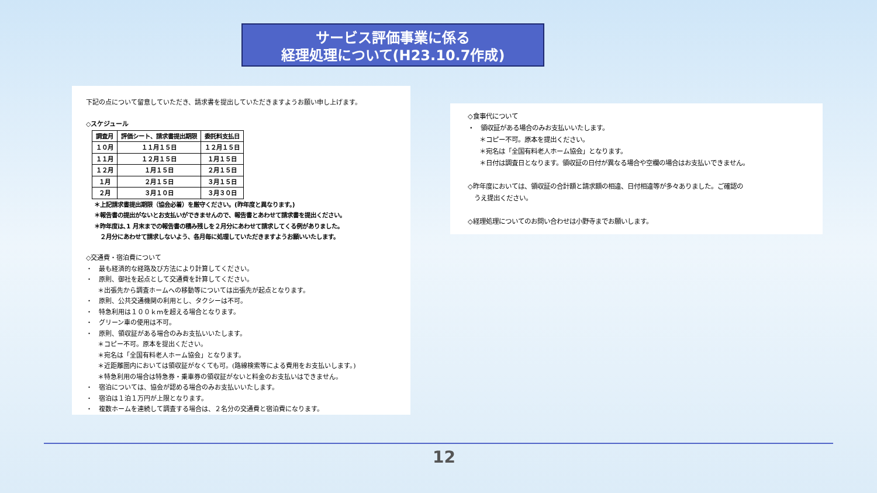サービス評価事業に係る
経理処理について(H23.10.7作成)
下記の点について留意していただき、請求書を提出していただきますようお願い申し上げます。
◇スケジュール
| 調査月 | 評価シート、請求書提出期限 | 委託料支払日 |
| --- | --- | --- |
| １０月 | １１月１５日 | １２月１５日 |
| １１月 | １２月１５日 | １月１５日 |
| １２月 | １月１５日 | ２月１５日 |
| １月 | ２月１５日 | ３月１５日 |
| ２月 | ３月１０日 | ３月３０日 |
＊上記請求書提出期限（協会必着）を厳守ください。(昨年度と異なります。)
＊報告書の提出がないとお支払いができませんので、報告書とあわせて請求書を提出ください。
＊昨年度は､1 月末までの報告書の積み残しを２月分にあわせて請求してくる例がありました。
　２月分にあわせて請求しないよう、各月毎に処理していただきますようお願いいたします。
◇交通費・宿泊費について
・　最も経済的な経路及び方法により計算してください。
・　原則、御社を起点として交通費を計算してください。
＊出張先から調査ホームへの移動等については出張先が起点となります。
・　原則、公共交通機関の利用とし、タクシーは不可。
・　特急利用は１００ｋｍを超える場合となります。
・　グリーン車の使用は不可。
・　原則、領収証がある場合のみお支払いいたします。
＊コピー不可。原本を提出ください。
＊宛名は「全国有料老人ホーム協会」となります。
＊近距離圏内においては領収証がなくても可。(路線検索等による費用をお支払いします。)
＊特急利用の場合は特急券・乗車券の領収証がないと料金のお支払いはできません。
・　宿泊については、協会が認める場合のみお支払いいたします。
・　宿泊は１泊１万円が上限となります。
・　複数ホームを連続して調査する場合は、２名分の交通費と宿泊費になります。
◇食事代について
・　領収証がある場合のみお支払いいたします。
＊コピー不可。原本を提出ください。
＊宛名は「全国有料老人ホーム協会」となります。
＊日付は調査日となります。領収証の日付が異なる場合や空欄の場合はお支払いできません。
◇昨年度においては、領収証の合計額と請求額の相違、日付相違等が多々ありました。ご確認の
　うえ提出ください。
◇経理処理についてのお問い合わせは小野寺までお願いします。
12